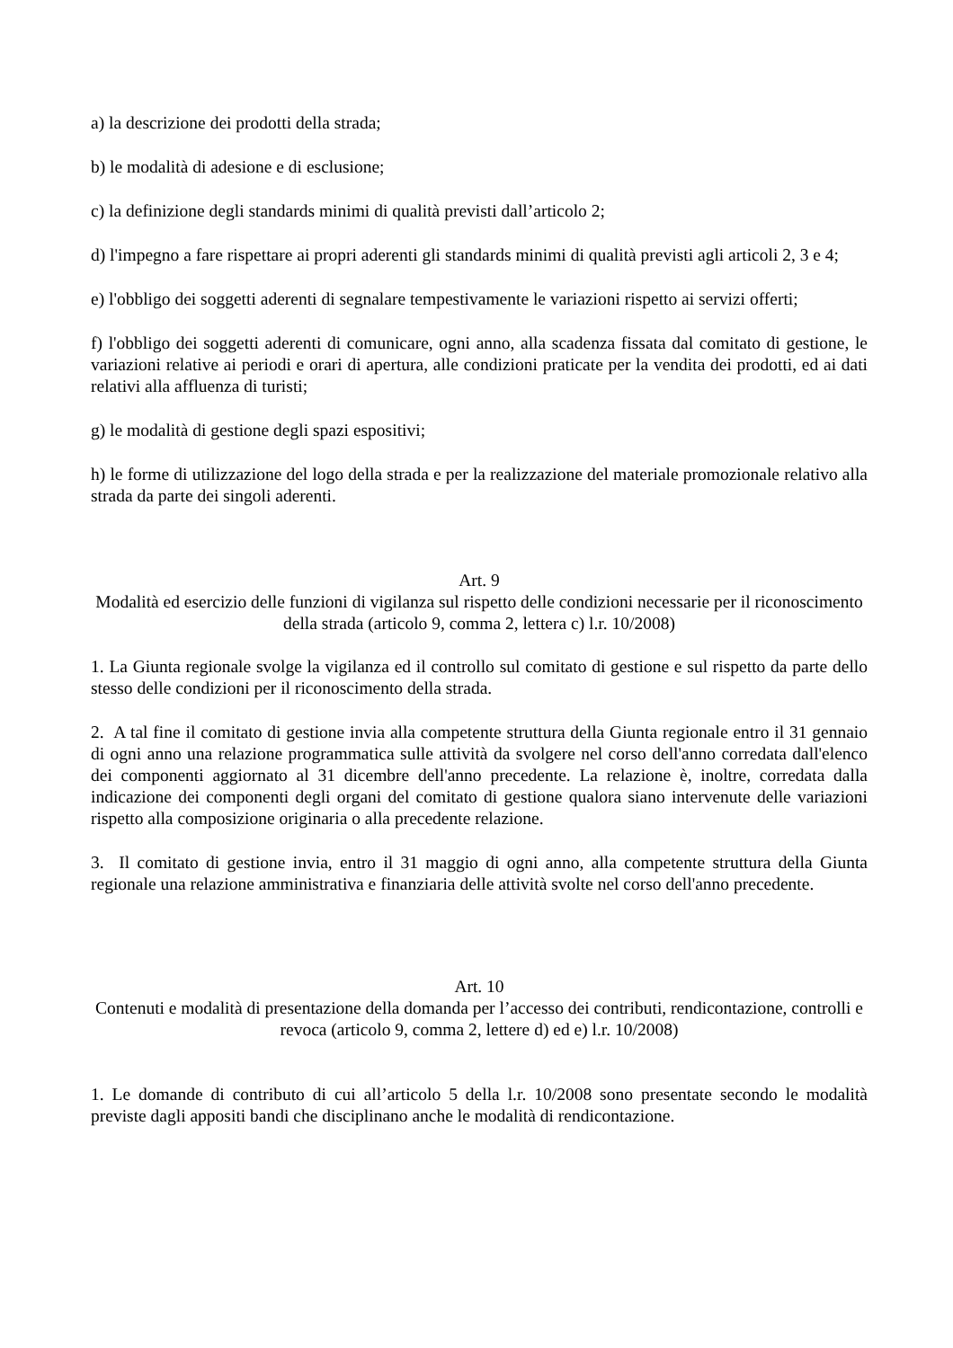a) la descrizione dei prodotti della strada;
b) le modalità di adesione e di esclusione;
c) la definizione degli standards minimi di qualità previsti dall’articolo 2;
d) l'impegno a fare rispettare ai propri aderenti gli standards minimi di qualità previsti agli articoli 2, 3 e 4;
e) l'obbligo dei soggetti aderenti di segnalare tempestivamente le variazioni rispetto ai servizi offerti;
f) l'obbligo dei soggetti aderenti di comunicare, ogni anno, alla scadenza fissata dal comitato di gestione, le variazioni relative ai periodi e orari di apertura, alle condizioni praticate per la vendita dei prodotti, ed ai dati relativi alla affluenza di turisti;
g) le modalità di gestione degli spazi espositivi;
h) le forme di utilizzazione del logo della strada e per la realizzazione del materiale promozionale relativo alla strada da parte dei singoli aderenti.
Art. 9
Modalità ed esercizio delle funzioni di vigilanza sul rispetto delle condizioni necessarie per il riconoscimento della strada (articolo 9, comma 2, lettera c) l.r. 10/2008)
1. La Giunta regionale svolge la vigilanza ed il controllo sul comitato di gestione e sul rispetto da parte dello stesso delle condizioni per il riconoscimento della strada.
2. A tal fine il comitato di gestione invia alla competente struttura della Giunta regionale entro il 31 gennaio di ogni anno una relazione programmatica sulle attività da svolgere nel corso dell'anno corredata dall'elenco dei componenti aggiornato al 31 dicembre dell'anno precedente. La relazione è, inoltre, corredata dalla indicazione dei componenti degli organi del comitato di gestione qualora siano intervenute delle variazioni rispetto alla composizione originaria o alla precedente relazione.
3. Il comitato di gestione invia, entro il 31 maggio di ogni anno, alla competente struttura della Giunta regionale una relazione amministrativa e finanziaria delle attività svolte nel corso dell'anno precedente.
Art. 10
Contenuti e modalità di presentazione della domanda per l’accesso dei contributi, rendicontazione, controlli e revoca (articolo 9, comma 2, lettere d) ed e) l.r. 10/2008)
1. Le domande di contributo di cui all’articolo 5 della l.r. 10/2008 sono presentate secondo le modalità previste dagli appositi bandi che disciplinano anche le modalità di rendicontazione.